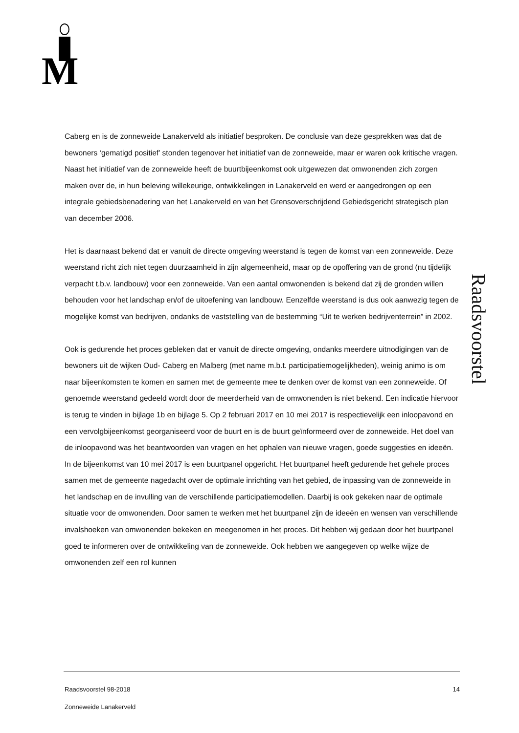M
Caberg en is de zonneweide Lanakerveld als initiatief besproken. De conclusie van deze gesprekken was dat de bewoners ‘gematigd positief’ stonden tegenover het initiatief van de zonneweide, maar er waren ook kritische vragen.
Naast het initiatief van de zonneweide heeft de buurtbijeenkomst ook uitgewezen dat omwonenden zich zorgen maken over de, in hun beleving willekeurige, ontwikkelingen in Lanakerveld en werd er aangedrongen op een integrale gebiedsbenadering van het Lanakerveld en van het Grensoverschrijdend Gebiedsgericht strategisch plan van december 2006.
Het is daarnaast bekend dat er vanuit de directe omgeving weerstand is tegen de komst van een zonneweide. Deze weerstand richt zich niet tegen duurzaamheid in zijn algemeenheid, maar op de opoffering van de grond (nu tijdelijk verpacht t.b.v. landbouw) voor een zonneweide. Van een aantal omwonenden is bekend dat zij de gronden willen behouden voor het landschap en/of de uitoefening van landbouw. Eenzelfde weerstand is dus ook aanwezig tegen de mogelijke komst van bedrijven, ondanks de vaststelling van de bestemming “Uit te werken bedrijventerrein” in 2002.
Ook is gedurende het proces gebleken dat er vanuit de directe omgeving, ondanks meerdere uitnodigingen van de bewoners uit de wijken Oud- Caberg en Malberg (met name m.b.t. participatiemogelijkheden), weinig animo is om naar bijeenkomsten te komen en samen met de gemeente mee te denken over de komst van een zonneweide. Of genoemde weerstand gedeeld wordt door de meerderheid van de omwonenden is niet bekend. Een indicatie hiervoor is terug te vinden in bijlage 1b en bijlage 5. Op 2 februari 2017 en 10 mei 2017 is respectievelijk een inloopavond en een vervolgbijeenkomst georganiseerd voor de buurt en is de buurt geïnformeerd over de zonneweide. Het doel van de inloopavond was het beantwoorden van vragen en het ophalen van nieuwe vragen, goede suggesties en ideeën. In de bijeenkomst van 10 mei 2017 is een buurtpanel opgericht. Het buurtpanel heeft gedurende het gehele proces samen met de gemeente nagedacht over de optimale inrichting van het gebied, de inpassing van de zonneweide in het landschap en de invulling van de verschillende participatiemodellen. Daarbij is ook gekeken naar de optimale situatie voor de omwonenden. Door samen te werken met het buurtpanel zijn de ideeën en wensen van verschillende invalshoeken van omwonenden bekeken en meegenomen in het proces. Dit hebben wij gedaan door het buurtpanel goed te informeren over de ontwikkeling van de zonneweide. Ook hebben we aangegeven op welke wijze de omwonenden zelf een rol kunnen
Raadsvoorstel
14 Raadsvoorstel 98-2018
Zonneweide Lanakerveld